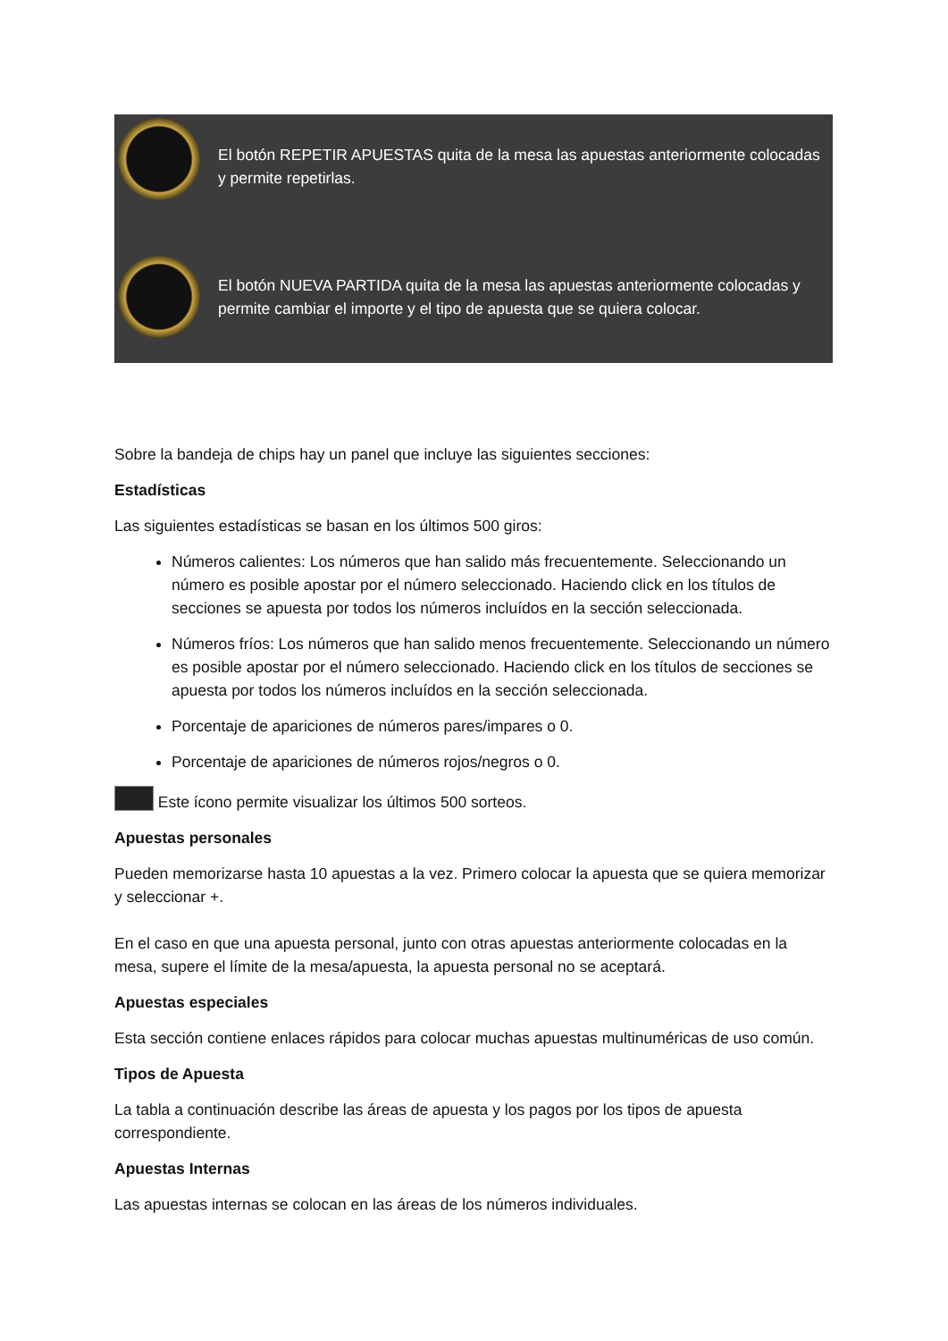El botón REPETIR APUESTAS quita de la mesa las apuestas anteriormente colocadas y permite repetirlas.
El botón NUEVA PARTIDA quita de la mesa las apuestas anteriormente colocadas y permite cambiar el importe y el tipo de apuesta que se quiera colocar.
Sobre la bandeja de chips hay un panel que incluye las siguientes secciones:
Estadísticas
Las siguientes estadísticas se basan en los últimos 500 giros:
Números calientes: Los números que han salido más frecuentemente. Seleccionando un número es posible apostar por el número seleccionado. Haciendo click en los títulos de secciones se apuesta por todos los números incluídos en la sección seleccionada.
Números fríos: Los números que han salido menos frecuentemente. Seleccionando un número es posible apostar por el número seleccionado. Haciendo click en los títulos de secciones se apuesta por todos los números incluídos en la sección seleccionada.
Porcentaje de apariciones de números pares/impares o 0.
Porcentaje de apariciones de números rojos/negros o 0.
Este ícono permite visualizar los últimos 500 sorteos.
Apuestas personales
Pueden memorizarse hasta 10 apuestas a la vez. Primero colocar la apuesta que se quiera memorizar y seleccionar +.
En el caso en que una apuesta personal, junto con otras apuestas anteriormente colocadas en la mesa, supere el límite de la mesa/apuesta, la apuesta personal no se aceptará.
Apuestas especiales
Esta sección contiene enlaces rápidos para colocar muchas apuestas multinuméricas de uso común.
Tipos de Apuesta
La tabla a continuación describe las áreas de apuesta y los pagos por los tipos de apuesta correspondiente.
Apuestas Internas
Las apuestas internas se colocan en las áreas de los números individuales.